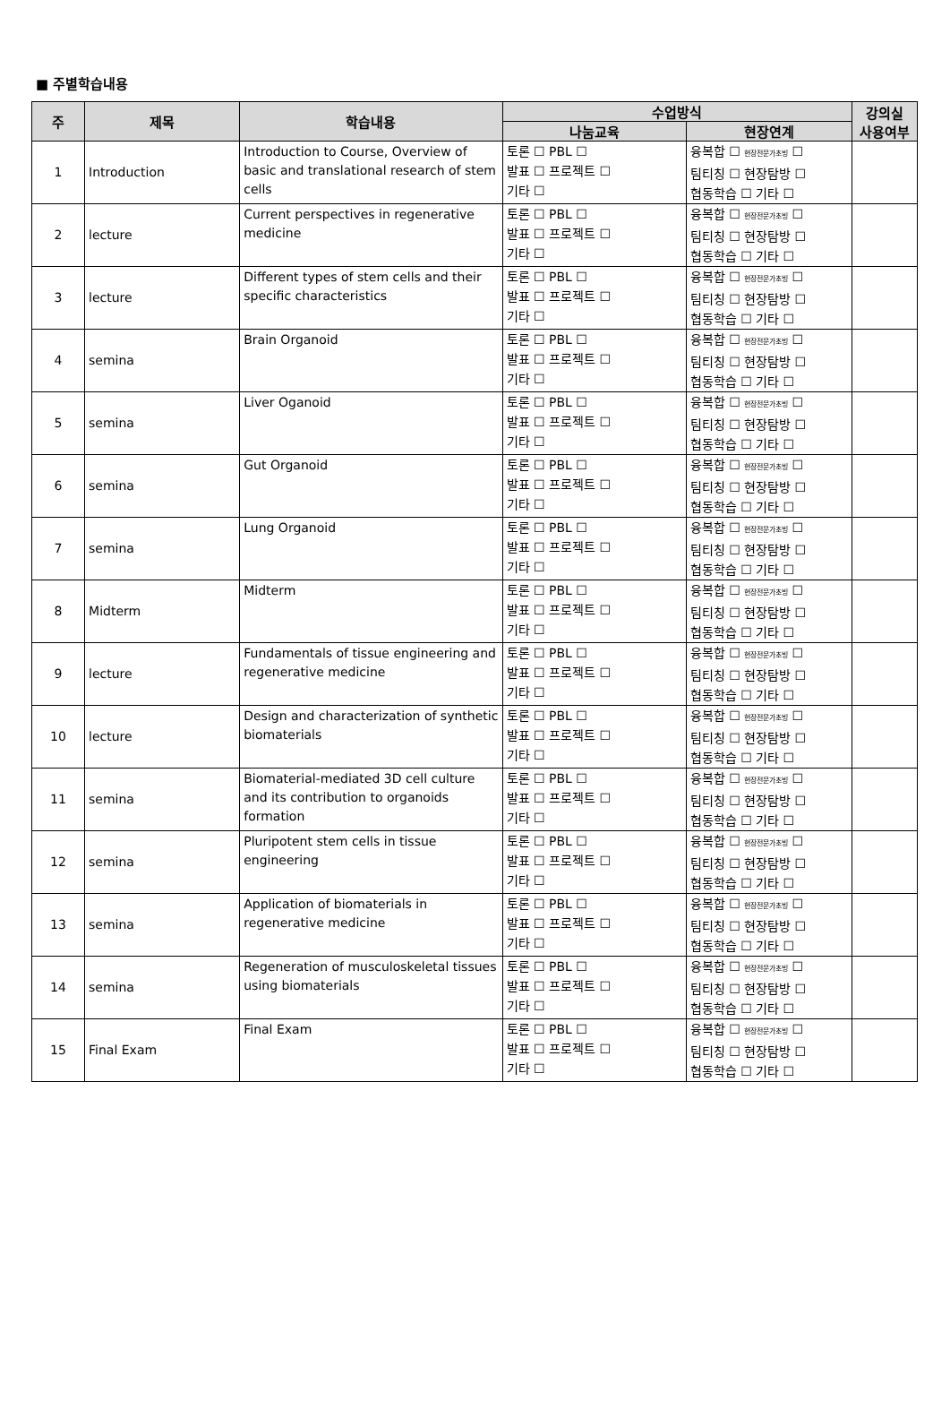■ 주별학습내용
| 주 | 제목 | 학습내용 | 수업방식 | | 강의실 사용여부 |
| --- | --- | --- | --- | --- | --- |
| | | | 나눔교육 | 현장연계 | |
| 1 | Introduction | Introduction to Course, Overview of basic and translational research of stem cells | 토론 ☐ PBL ☐ 발표 ☐ 프로젝트 ☐ 기타 ☐ | 융복합 ☐ 현장전문가초빙 ☐ 팀티칭 ☐ 현장탐방 ☐ 협동학습 ☐ 기타 ☐ | |
| 2 | lecture | Current perspectives in regenerative medicine | 토론 ☐ PBL ☐ 발표 ☐ 프로젝트 ☐ 기타 ☐ | 융복합 ☐ 현장전문가초빙 ☐ 팀티칭 ☐ 현장탐방 ☐ 협동학습 ☐ 기타 ☐ | |
| 3 | lecture | Different types of stem cells and their specific characteristics | 토론 ☐ PBL ☐ 발표 ☐ 프로젝트 ☐ 기타 ☐ | 융복합 ☐ 현장전문가초빙 ☐ 팀티칭 ☐ 현장탐방 ☐ 협동학습 ☐ 기타 ☐ | |
| 4 | semina | Brain Organoid | 토론 ☐ PBL ☐ 발표 ☐ 프로젝트 ☐ 기타 ☐ | 융복합 ☐ 현장전문가초빙 ☐ 팀티칭 ☐ 현장탐방 ☐ 협동학습 ☐ 기타 ☐ | |
| 5 | semina | Liver Oganoid | 토론 ☐ PBL ☐ 발표 ☐ 프로젝트 ☐ 기타 ☐ | 융복합 ☐ 현장전문가초빙 ☐ 팀티칭 ☐ 현장탐방 ☐ 협동학습 ☐ 기타 ☐ | |
| 6 | semina | Gut Organoid | 토론 ☐ PBL ☐ 발표 ☐ 프로젝트 ☐ 기타 ☐ | 융복합 ☐ 현장전문가초빙 ☐ 팀티칭 ☐ 현장탐방 ☐ 협동학습 ☐ 기타 ☐ | |
| 7 | semina | Lung Organoid | 토론 ☐ PBL ☐ 발표 ☐ 프로젝트 ☐ 기타 ☐ | 융복합 ☐ 현장전문가초빙 ☐ 팀티칭 ☐ 현장탐방 ☐ 협동학습 ☐ 기타 ☐ | |
| 8 | Midterm | Midterm | 토론 ☐ PBL ☐ 발표 ☐ 프로젝트 ☐ 기타 ☐ | 융복합 ☐ 현장전문가초빙 ☐ 팀티칭 ☐ 현장탐방 ☐ 협동학습 ☐ 기타 ☐ | |
| 9 | lecture | Fundamentals of tissue engineering and regenerative medicine | 토론 ☐ PBL ☐ 발표 ☐ 프로젝트 ☐ 기타 ☐ | 융복합 ☐ 현장전문가초빙 ☐ 팀티칭 ☐ 현장탐방 ☐ 협동학습 ☐ 기타 ☐ | |
| 10 | lecture | Design and characterization of synthetic biomaterials | 토론 ☐ PBL ☐ 발표 ☐ 프로젝트 ☐ 기타 ☐ | 융복합 ☐ 현장전문가초빙 ☐ 팀티칭 ☐ 현장탐방 ☐ 협동학습 ☐ 기타 ☐ | |
| 11 | semina | Biomaterial-mediated 3D cell culture and its contribution to organoids formation | 토론 ☐ PBL ☐ 발표 ☐ 프로젝트 ☐ 기타 ☐ | 융복합 ☐ 현장전문가초빙 ☐ 팀티칭 ☐ 현장탐방 ☐ 협동학습 ☐ 기타 ☐ | |
| 12 | semina | Pluripotent stem cells in tissue engineering | 토론 ☐ PBL ☐ 발표 ☐ 프로젝트 ☐ 기타 ☐ | 융복합 ☐ 현장전문가초빙 ☐ 팀티칭 ☐ 현장탐방 ☐ 협동학습 ☐ 기타 ☐ | |
| 13 | semina | Application of biomaterials in regenerative medicine | 토론 ☐ PBL ☐ 발표 ☐ 프로젝트 ☐ 기타 ☐ | 융복합 ☐ 현장전문가초빙 ☐ 팀티칭 ☐ 현장탐방 ☐ 협동학습 ☐ 기타 ☐ | |
| 14 | semina | Regeneration of musculoskeletal tissues using biomaterials | 토론 ☐ PBL ☐ 발표 ☐ 프로젝트 ☐ 기타 ☐ | 융복합 ☐ 현장전문가초빙 ☐ 팀티칭 ☐ 현장탐방 ☐ 협동학습 ☐ 기타 ☐ | |
| 15 | Final Exam | Final Exam | 토론 ☐ PBL ☐ 발표 ☐ 프로젝트 ☐ 기타 ☐ | 융복합 ☐ 현장전문가초빙 ☐ 팀티칭 ☐ 현장탐방 ☐ 협동학습 ☐ 기타 ☐ | |